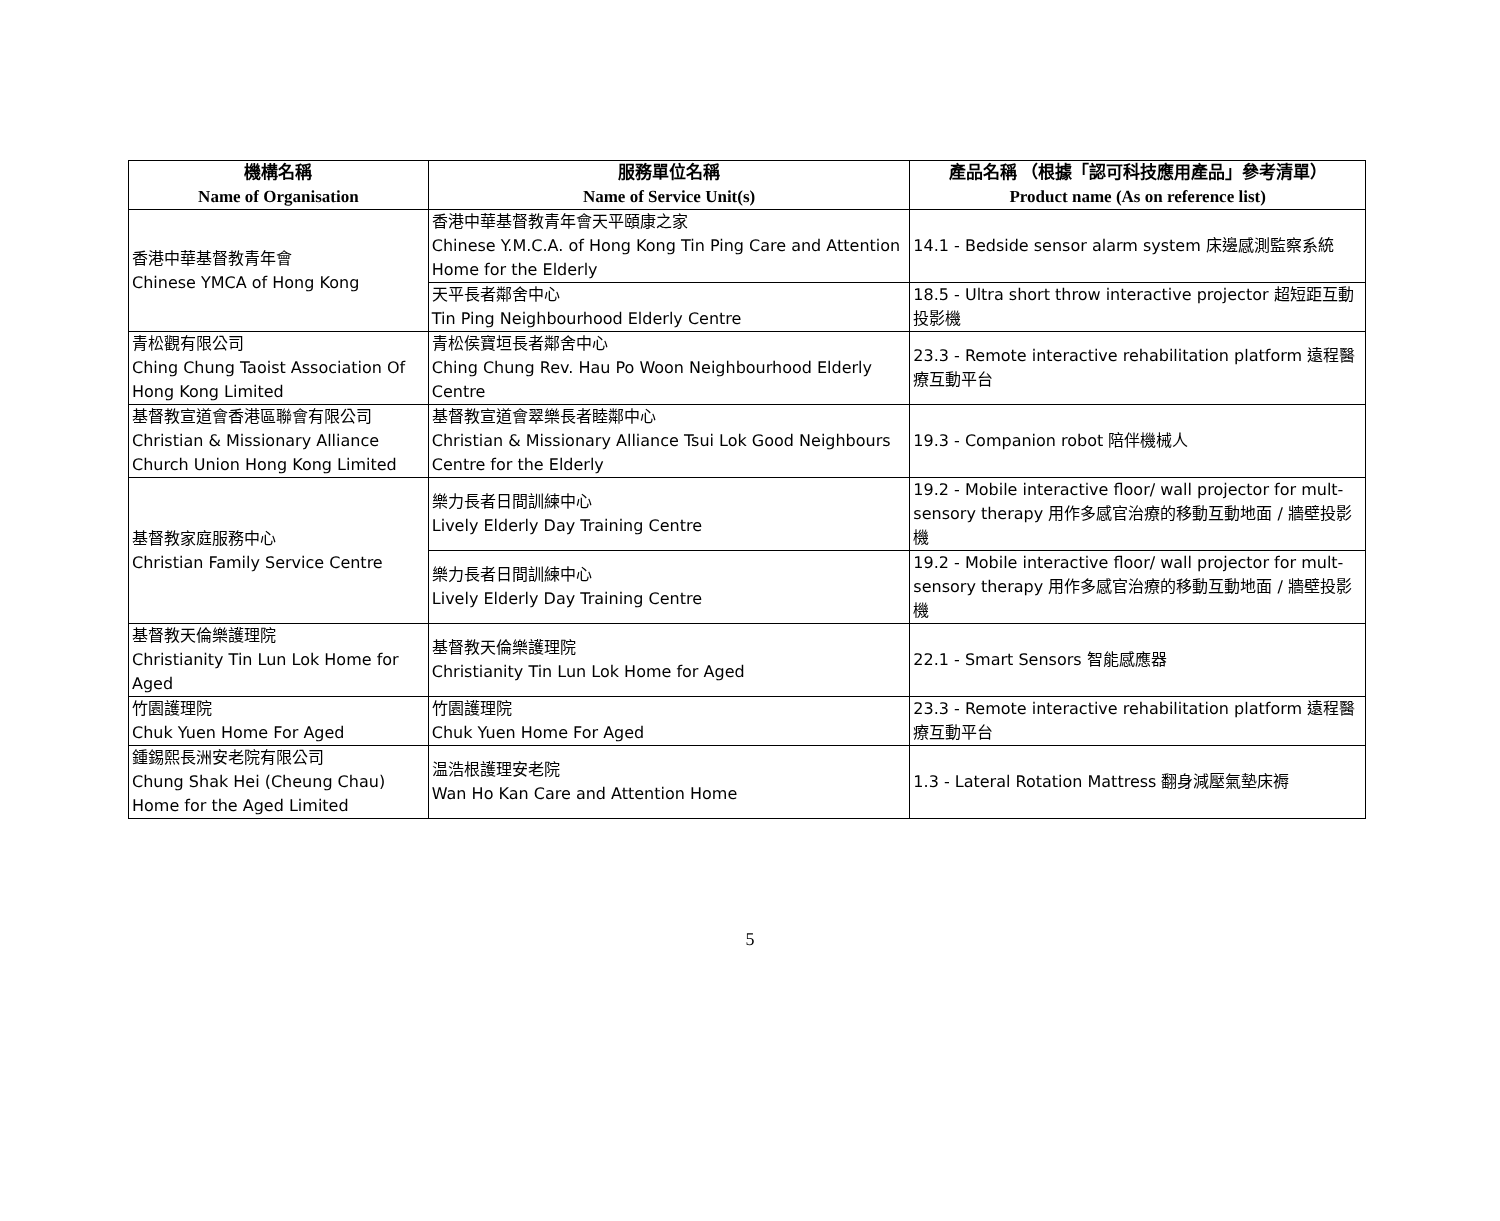| 機構名稱 Name of Organisation | 服務單位名稱 Name of Service Unit(s) | 產品名稱 （根據「認可科技應用產品」參考清單） Product name (As on reference list) |
| --- | --- | --- |
| 香港中華基督教青年會 Chinese YMCA of Hong Kong | 香港中華基督教青年會天平頤康之家 Chinese Y.M.C.A. of Hong Kong Tin Ping Care and Attention Home for the Elderly | 14.1 - Bedside sensor alarm system 床邊感測監察系統 |
| | 天平長者鄰舍中心 Tin Ping Neighbourhood Elderly Centre | 18.5 - Ultra short throw interactive projector 超短距互動投影機 |
| 青松觀有限公司 Ching Chung Taoist Association Of Hong Kong Limited | 青松侯寶垣長者鄰舍中心 Ching Chung Rev. Hau Po Woon Neighbourhood Elderly Centre | 23.3 - Remote interactive rehabilitation platform 遠程醫療互動平台 |
| 基督教宣道會香港區聯會有限公司 Christian & Missionary Alliance Church Union Hong Kong Limited | 基督教宣道會翠樂長者睦鄰中心 Christian & Missionary Alliance Tsui Lok Good Neighbours Centre for the Elderly | 19.3 - Companion robot 陪伴機械人 |
| 基督教家庭服務中心 Christian Family Service Centre | 樂力長者日間訓練中心 Lively Elderly Day Training Centre | 19.2 - Mobile interactive floor/ wall projector for mult-sensory therapy 用作多感官治療的移動互動地面 / 牆壁投影機 |
| | 樂力長者日間訓練中心 Lively Elderly Day Training Centre | 19.2 - Mobile interactive floor/ wall projector for mult-sensory therapy 用作多感官治療的移動互動地面 / 牆壁投影機 |
| 基督教天倫樂護理院 Christianity Tin Lun Lok Home for Aged | 基督教天倫樂護理院 Christianity Tin Lun Lok Home for Aged | 22.1 - Smart Sensors 智能感應器 |
| 竹園護理院 Chuk Yuen Home For Aged | 竹園護理院 Chuk Yuen Home For Aged | 23.3 - Remote interactive rehabilitation platform 遠程醫療互動平台 |
| 鍾錫熙長洲安老院有限公司 Chung Shak Hei (Cheung Chau) Home for the Aged Limited | 温浩根護理安老院 Wan Ho Kan Care and Attention Home | 1.3 - Lateral Rotation Mattress 翻身減壓氣墊床褥 |
5